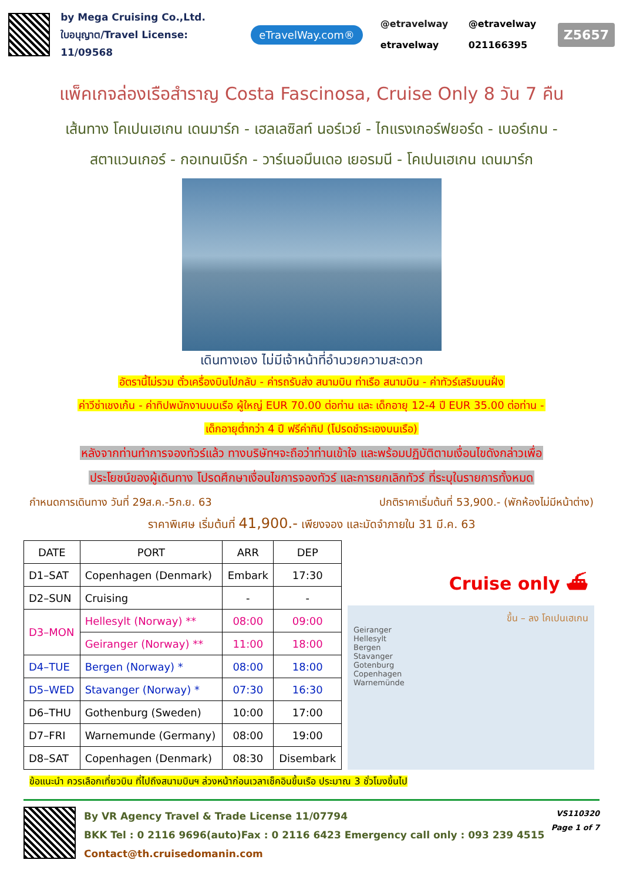by Mega Cruising Co.,Ltd.
ใบอนุญาต/Travel License: 11/09568
eTravelWay.com®
@etravelway @etravelway etravelway 021166395
Z5657
แพ็คเกจล่องเรือสำราญ Costa Fascinosa, Cruise Only 8 วัน 7 คืน
เส้นทาง โคเปนเฮเกน เดนมาร์ก - เฮลเลซิลท์ นอร์เวย์ - ไกแรงเกอร์ฟยอร์ด - เบอร์เกน -
สตาแวนเกอร์ - กอเทนเบิร์ก - วาร์เนอมึนเดอ เยอรมนี - โคเปนเฮเกน เดนมาร์ก
เดินทางเอง ไม่มีเจ้าหน้าที่อำนวยความสะดวก
อัตรานี้ไม่รวม ตั๋วเครื่องบินไปกลับ - ค่ารถรับส่ง สนามบิน ท่าเรือ สนามบิน - ค่าทัวร์เสริมบนฝั่ง
ค่าวีซ่าเชงเก้น - ค่าทิปพนักงานบนเรือ ผู้ใหญ่ EUR 70.00 ต่อท่าน และ เด็กอายุ 12-4 ปี EUR 35.00 ต่อท่าน -
เด็กอายุต่ำกว่า 4 ปี ฟรีค่าทิป (โปรดชำระเองบนเรือ)
หลังจากท่านทำการจองทัวร์แล้ว ทางบริษัทฯจะถือว่าท่านเข้าใจ และพร้อมปฏิบัติตามเงื่อนไขดังกล่าวเพื่อ
ประโยชน์ของผู้เดินทาง โปรดศึกษาเงื่อนไขการจองทัวร์ และการยกเลิกทัวร์ ที่ระบุในรายการทั้งหมด
กำหนดการเดินทาง วันที่ 29ส.ค.-5ก.ย. 63 ปกติราคาเริ่มต้นที่ 53,900.- (พักห้องไม่มีหน้าต่าง)
ราคาพิเศษ เริ่มต้นที่ 41,900.- เพียงจอง และมัดจำภายใน 31 มี.ค. 63
| DATE | PORT | ARR | DEP |
| --- | --- | --- | --- |
| D1–SAT | Copenhagen (Denmark) | Embark | 17:30 |
| D2–SUN | Cruising | - | - |
| D3–MON | Hellesylt (Norway) ** | 08:00 | 09:00 |
| | Geiranger (Norway) ** | 11:00 | 18:00 |
| D4–TUE | Bergen (Norway) * | 08:00 | 18:00 |
| D5–WED | Stavanger (Norway) * | 07:30 | 16:30 |
| D6–THU | Gothenburg (Sweden) | 10:00 | 17:00 |
| D7–FRI | Warnemunde (Germany) | 08:00 | 19:00 |
| D8–SAT | Copenhagen (Denmark) | 08:30 | Disembark |
Cruise only ⛴
ขึ้น – ลง โคเปนเฮเกน
Geiranger
Hellesylt
Bergen
Stavanger
Gotenburg
Copenhagen
Warnemünde
ข้อแนะนำ ควรเลือกเที่ยวบิน ที่ไปถึงสนามบินฯ ล่วงหน้าก่อนเวลาเช็คอินขึ้นเรือ ประมาณ 3 ชั่วโมงขึ้นไป
By VR Agency Travel & Trade License 11/07794
BKK Tel : 0 2116 9696(auto)Fax : 0 2116 6423 Emergency call only : 093 239 4515
Contact@th.cruisedomanin.com
VS110320
Page 1 of 7